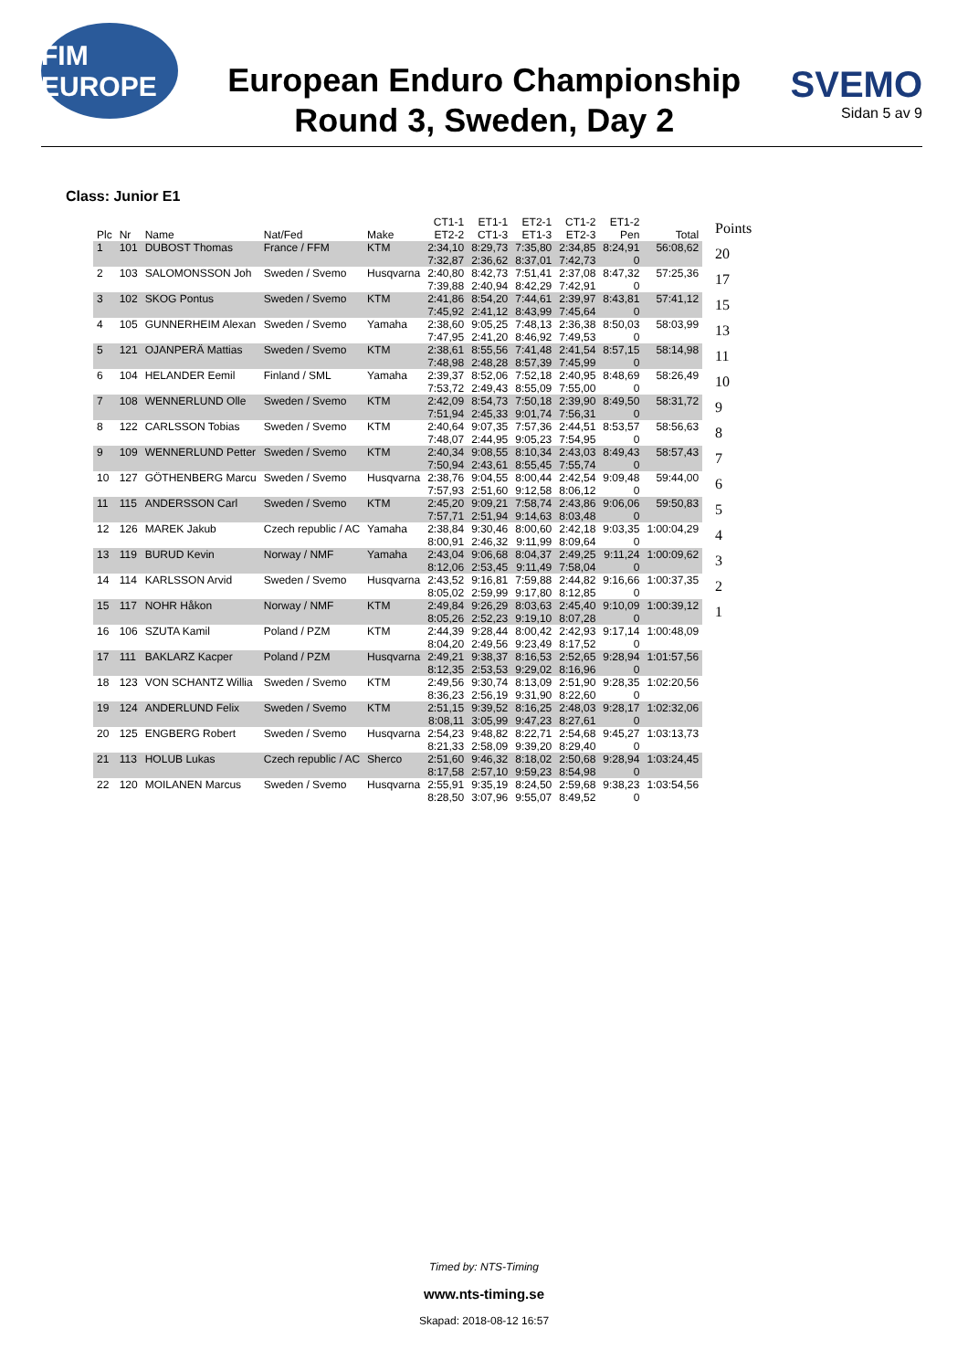FIM EUROPE
European Enduro Championship
Round 3, Sweden, Day 2
SVEMO
Sidan 5 av 9
Class: Junior E1
| Plc | Nr | Name | Nat/Fed | Make | CT1-1 ET2-2 | ET1-1 CT1-3 | ET2-1 ET1-3 | CT1-2 ET2-3 | ET1-2 Pen | Total | Points |
| --- | --- | --- | --- | --- | --- | --- | --- | --- | --- | --- | --- |
| 1 | 101 | DUBOST Thomas | France / FFM | KTM | 2:34,10 7:32,87 | 8:29,73 2:36,62 | 7:35,80 8:37,01 | 2:34,85 7:42,73 | 8:24,91 0 | 56:08,62 | 20 |
| 2 | 103 | SALOMONSSON Joh | Sweden / Svemo | Husqvarna | 2:40,80 7:39,88 | 8:42,73 2:40,94 | 7:51,41 8:42,29 | 2:37,08 7:42,91 | 8:47,32 0 | 57:25,36 | 17 |
| 3 | 102 | SKOG Pontus | Sweden / Svemo | KTM | 2:41,86 7:45,92 | 8:54,20 2:41,12 | 7:44,61 8:43,99 | 2:39,97 7:45,64 | 8:43,81 0 | 57:41,12 | 15 |
| 4 | 105 | GUNNERHEIM Alexan | Sweden / Svemo | Yamaha | 2:38,60 7:47,95 | 9:05,25 2:41,20 | 7:48,13 8:46,92 | 2:36,38 7:49,53 | 8:50,03 0 | 58:03,99 | 13 |
| 5 | 121 | OJANPERÄ Mattias | Sweden / Svemo | KTM | 2:38,61 7:48,98 | 8:55,56 2:48,28 | 7:41,48 8:57,39 | 2:41,54 7:45,99 | 8:57,15 0 | 58:14,98 | 11 |
| 6 | 104 | HELANDER Eemil | Finland / SML | Yamaha | 2:39,37 7:53,72 | 8:52,06 2:49,43 | 7:52,18 8:55,09 | 2:40,95 7:55,00 | 8:48,69 0 | 58:26,49 | 10 |
| 7 | 108 | WENNERLUND Olle | Sweden / Svemo | KTM | 2:42,09 7:51,94 | 8:54,73 2:45,33 | 7:50,18 9:01,74 | 2:39,90 7:56,31 | 8:49,50 0 | 58:31,72 | 9 |
| 8 | 122 | CARLSSON Tobias | Sweden / Svemo | KTM | 2:40,64 7:48,07 | 9:07,35 2:44,95 | 7:57,36 9:05,23 | 2:44,51 7:54,95 | 8:53,57 0 | 58:56,63 | 8 |
| 9 | 109 | WENNERLUND Petter | Sweden / Svemo | KTM | 2:40,34 7:50,94 | 9:08,55 2:43,61 | 8:10,34 8:55,45 | 2:43,03 7:55,74 | 8:49,43 0 | 58:57,43 | 7 |
| 10 | 127 | GÖTHENBERG Marcu | Sweden / Svemo | Husqvarna | 2:38,76 7:57,93 | 9:04,55 2:51,60 | 8:00,44 9:12,58 | 2:42,54 8:06,12 | 9:09,48 0 | 59:44,00 | 6 |
| 11 | 115 | ANDERSSON Carl | Sweden / Svemo | KTM | 2:45,20 7:57,71 | 9:09,21 2:51,94 | 7:58,74 9:14,63 | 2:43,86 8:03,48 | 9:06,06 0 | 59:50,83 | 5 |
| 12 | 126 | MAREK Jakub | Czech republic / AC | Yamaha | 2:38,84 8:00,91 | 9:30,46 2:46,32 | 8:00,60 9:11,99 | 2:42,18 8:09,64 | 9:03,35 0 | 1:00:04,29 | 4 |
| 13 | 119 | BURUD Kevin | Norway / NMF | Yamaha | 2:43,04 8:12,06 | 9:06,68 2:53,45 | 8:04,37 9:11,49 | 2:49,25 7:58,04 | 9:11,24 0 | 1:00:09,62 | 3 |
| 14 | 114 | KARLSSON Arvid | Sweden / Svemo | Husqvarna | 2:43,52 8:05,02 | 9:16,81 2:59,99 | 7:59,88 9:17,80 | 2:44,82 8:12,85 | 9:16,66 0 | 1:00:37,35 | 2 |
| 15 | 117 | NOHR Håkon | Norway / NMF | KTM | 2:49,84 8:05,26 | 9:26,29 2:52,23 | 8:03,63 9:19,10 | 2:45,40 8:07,28 | 9:10,09 0 | 1:00:39,12 | 1 |
| 16 | 106 | SZUTA Kamil | Poland / PZM | KTM | 2:44,39 8:04,20 | 9:28,44 2:49,56 | 8:00,42 9:23,49 | 2:42,93 8:17,52 | 9:17,14 0 | 1:00:48,09 | |
| 17 | 111 | BAKLARZ Kacper | Poland / PZM | Husqvarna | 2:49,21 8:12,35 | 9:38,37 2:53,53 | 8:16,53 9:29,02 | 2:52,65 8:16,96 | 9:28,94 0 | 1:01:57,56 | |
| 18 | 123 | VON SCHANTZ Willia | Sweden / Svemo | KTM | 2:49,56 8:36,23 | 9:30,74 2:56,19 | 8:13,09 9:31,90 | 2:51,90 8:22,60 | 9:28,35 0 | 1:02:20,56 | |
| 19 | 124 | ANDERLUND Felix | Sweden / Svemo | KTM | 2:51,15 8:08,11 | 9:39,52 3:05,99 | 8:16,25 9:47,23 | 2:48,03 8:27,61 | 9:28,17 0 | 1:02:32,06 | |
| 20 | 125 | ENGBERG Robert | Sweden / Svemo | Husqvarna | 2:54,23 8:21,33 | 9:48,82 2:58,09 | 8:22,71 9:39,20 | 2:54,68 8:29,40 | 9:45,27 0 | 1:03:13,73 | |
| 21 | 113 | HOLUB Lukas | Czech republic / AC | Sherco | 2:51,60 8:17,58 | 9:46,32 2:57,10 | 8:18,02 9:59,23 | 2:50,68 8:54,98 | 9:28,94 0 | 1:03:24,45 | |
| 22 | 120 | MOILANEN Marcus | Sweden / Svemo | Husqvarna | 2:55,91 8:28,50 | 9:35,19 3:07,96 | 8:24,50 9:55,07 | 2:59,68 8:49,52 | 9:38,23 0 | 1:03:54,56 | |
Timed by: NTS-Timing
www.nts-timing.se
Skapad: 2018-08-12 16:57